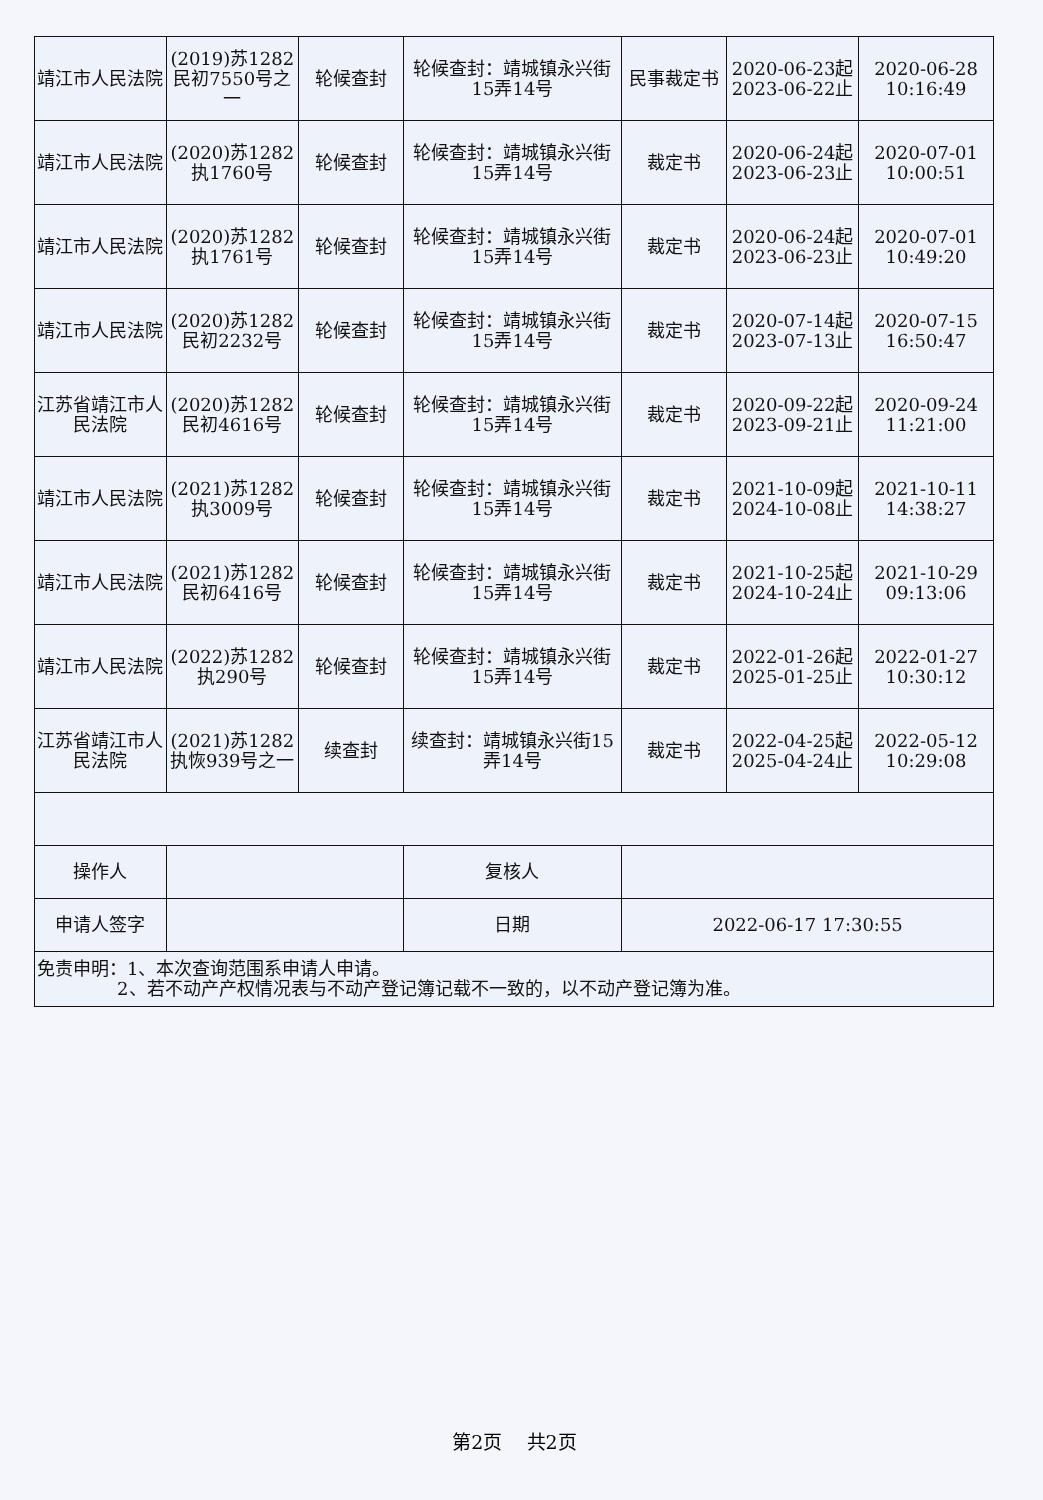| 靖江市人民法院 | (2019)苏1282民初7550号之一 | 轮候查封 | 轮候查封：靖城镇永兴街15弄14号 | 民事裁定书 | 2020-06-23起 2023-06-22止 | 2020-06-28 10:16:49 |
| 靖江市人民法院 | (2020)苏1282执1760号 | 轮候查封 | 轮候查封：靖城镇永兴街15弄14号 | 裁定书 | 2020-06-24起 2023-06-23止 | 2020-07-01 10:00:51 |
| 靖江市人民法院 | (2020)苏1282执1761号 | 轮候查封 | 轮候查封：靖城镇永兴街15弄14号 | 裁定书 | 2020-06-24起 2023-06-23止 | 2020-07-01 10:49:20 |
| 靖江市人民法院 | (2020)苏1282民初2232号 | 轮候查封 | 轮候查封：靖城镇永兴街15弄14号 | 裁定书 | 2020-07-14起 2023-07-13止 | 2020-07-15 16:50:47 |
| 江苏省靖江市人民法院 | (2020)苏1282民初4616号 | 轮候查封 | 轮候查封：靖城镇永兴街15弄14号 | 裁定书 | 2020-09-22起 2023-09-21止 | 2020-09-24 11:21:00 |
| 靖江市人民法院 | (2021)苏1282执3009号 | 轮候查封 | 轮候查封：靖城镇永兴街15弄14号 | 裁定书 | 2021-10-09起 2024-10-08止 | 2021-10-11 14:38:27 |
| 靖江市人民法院 | (2021)苏1282民初6416号 | 轮候查封 | 轮候查封：靖城镇永兴街15弄14号 | 裁定书 | 2021-10-25起 2024-10-24止 | 2021-10-29 09:13:06 |
| 靖江市人民法院 | (2022)苏1282执290号 | 轮候查封 | 轮候查封：靖城镇永兴街15弄14号 | 裁定书 | 2022-01-26起 2025-01-25止 | 2022-01-27 10:30:12 |
| 江苏省靖江市人民法院 | (2021)苏1282执恢939号之一 | 续查封 | 续查封：靖城镇永兴街15弄14号 | 裁定书 | 2022-04-25起 2025-04-24止 | 2022-05-12 10:29:08 |
| 操作人 | | | 复核人 | | | |
| 申请人签字 | | | 日期 | 2022-06-17 17:30:55 | | |
| 免责申明：1、本次查询范围系申请人申请。 2、若不动产产权情况表与不动产登记簿记载不一致的，以不动产登记簿为准。 | | | | | | |
第2页 共2页